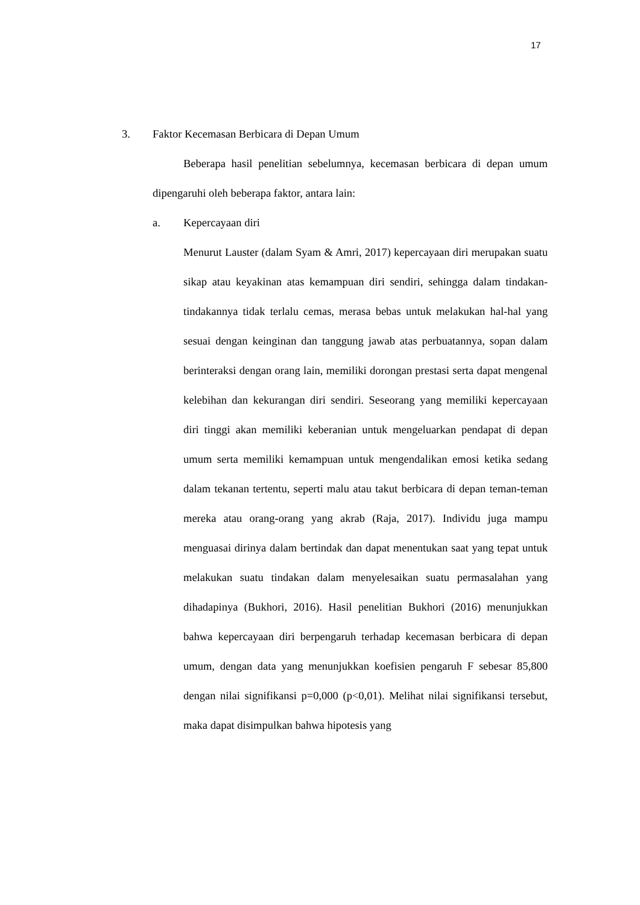17
3. Faktor Kecemasan Berbicara di Depan Umum
Beberapa hasil penelitian sebelumnya, kecemasan berbicara di depan umum dipengaruhi oleh beberapa faktor, antara lain:
a. Kepercayaan diri
Menurut Lauster (dalam Syam & Amri, 2017) kepercayaan diri merupakan suatu sikap atau keyakinan atas kemampuan diri sendiri, sehingga dalam tindakan-tindakannya tidak terlalu cemas, merasa bebas untuk melakukan hal-hal yang sesuai dengan keinginan dan tanggung jawab atas perbuatannya, sopan dalam berinteraksi dengan orang lain, memiliki dorongan prestasi serta dapat mengenal kelebihan dan kekurangan diri sendiri. Seseorang yang memiliki kepercayaan diri tinggi akan memiliki keberanian untuk mengeluarkan pendapat di depan umum serta memiliki kemampuan untuk mengendalikan emosi ketika sedang dalam tekanan tertentu, seperti malu atau takut berbicara di depan teman-teman mereka atau orang-orang yang akrab (Raja, 2017). Individu juga mampu menguasai dirinya dalam bertindak dan dapat menentukan saat yang tepat untuk melakukan suatu tindakan dalam menyelesaikan suatu permasalahan yang dihadapinya (Bukhori, 2016). Hasil penelitian Bukhori (2016) menunjukkan bahwa kepercayaan diri berpengaruh terhadap kecemasan berbicara di depan umum, dengan data yang menunjukkan koefisien pengaruh F sebesar 85,800 dengan nilai signifikansi p=0,000 (p<0,01). Melihat nilai signifikansi tersebut, maka dapat disimpulkan bahwa hipotesis yang